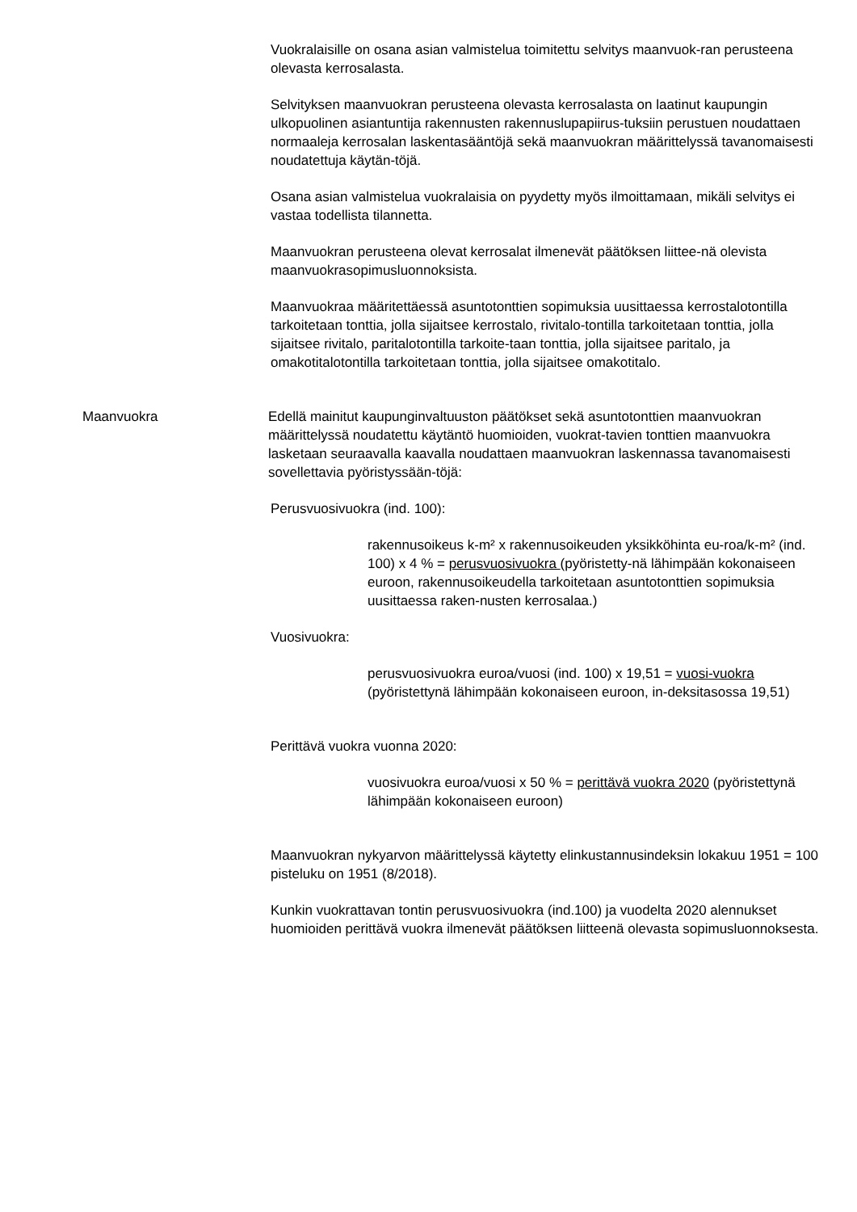Vuokralaisille on osana asian valmistelua toimitettu selvitys maanvuok-ran perusteena olevasta kerrosalasta.
Selvityksen maanvuokran perusteena olevasta kerrosalasta on laatinut kaupungin ulkopuolinen asiantuntija rakennusten rakennuslupapiirus-tuksiin perustuen noudattaen normaaleja kerrosalan laskentasääntöjä sekä maanvuokran määrittelyssä tavanomaisesti noudatettuja käytän-töjä.
Osana asian valmistelua vuokralaisia on pyydetty myös ilmoittamaan, mikäli selvitys ei vastaa todellista tilannetta.
Maanvuokran perusteena olevat kerrosalat ilmenevät päätöksen liittee-nä olevista maanvuokrasopimusluonnoksista.
Maanvuokraa määritettäessä asuntotonttien sopimuksia uusittaessa kerrostalotontilla tarkoitetaan tonttia, jolla sijaitsee kerrostalo, rivitalo-tontilla tarkoitetaan tonttia, jolla sijaitsee rivitalo, paritalotontilla tarkoite-taan tonttia, jolla sijaitsee paritalo, ja omakotitalotontilla tarkoitetaan tonttia, jolla sijaitsee omakotitalo.
Maanvuokra Edellä mainitut kaupunginvaltuuston päätökset sekä asuntotonttien maanvuokran määrittelyssä noudatettu käytäntö huomioiden, vuokrat-tavien tonttien maanvuokra lasketaan seuraavalla kaavalla noudattaen maanvuokran laskennassa tavanomaisesti sovellettavia pyöristyssään-töjä:
Perusvuosivuokra (ind. 100):
rakennusoikeus k-m² x rakennusoikeuden yksikköhinta eu-roa/k-m² (ind. 100) x 4 % = perusvuosivuokra (pyöristetty-nä lähimpään kokonaiseen euroon, rakennusoikeudella tarkoitetaan asuntotonttien sopimuksia uusittaessa raken-nusten kerrosalaa.)
Vuosivuokra:
perusvuosivuokra euroa/vuosi (ind. 100) x 19,51 = vuosi-vuokra (pyöristettynä lähimpään kokonaiseen euroon, in-deksitasossa 19,51)
Perittävä vuokra vuonna 2020:
vuosivuokra euroa/vuosi x 50 % = perittävä vuokra 2020 (pyöristettynä lähimpään kokonaiseen euroon)
Maanvuokran nykyarvon määrittelyssä käytetty elinkustannusindeksin lokakuu 1951 = 100 pisteluku on 1951 (8/2018).
Kunkin vuokrattavan tontin perusvuosivuokra (ind.100) ja vuodelta 2020 alennukset huomioiden perittävä vuokra ilmenevät päätöksen liitteenä olevasta sopimusluonnoksesta.